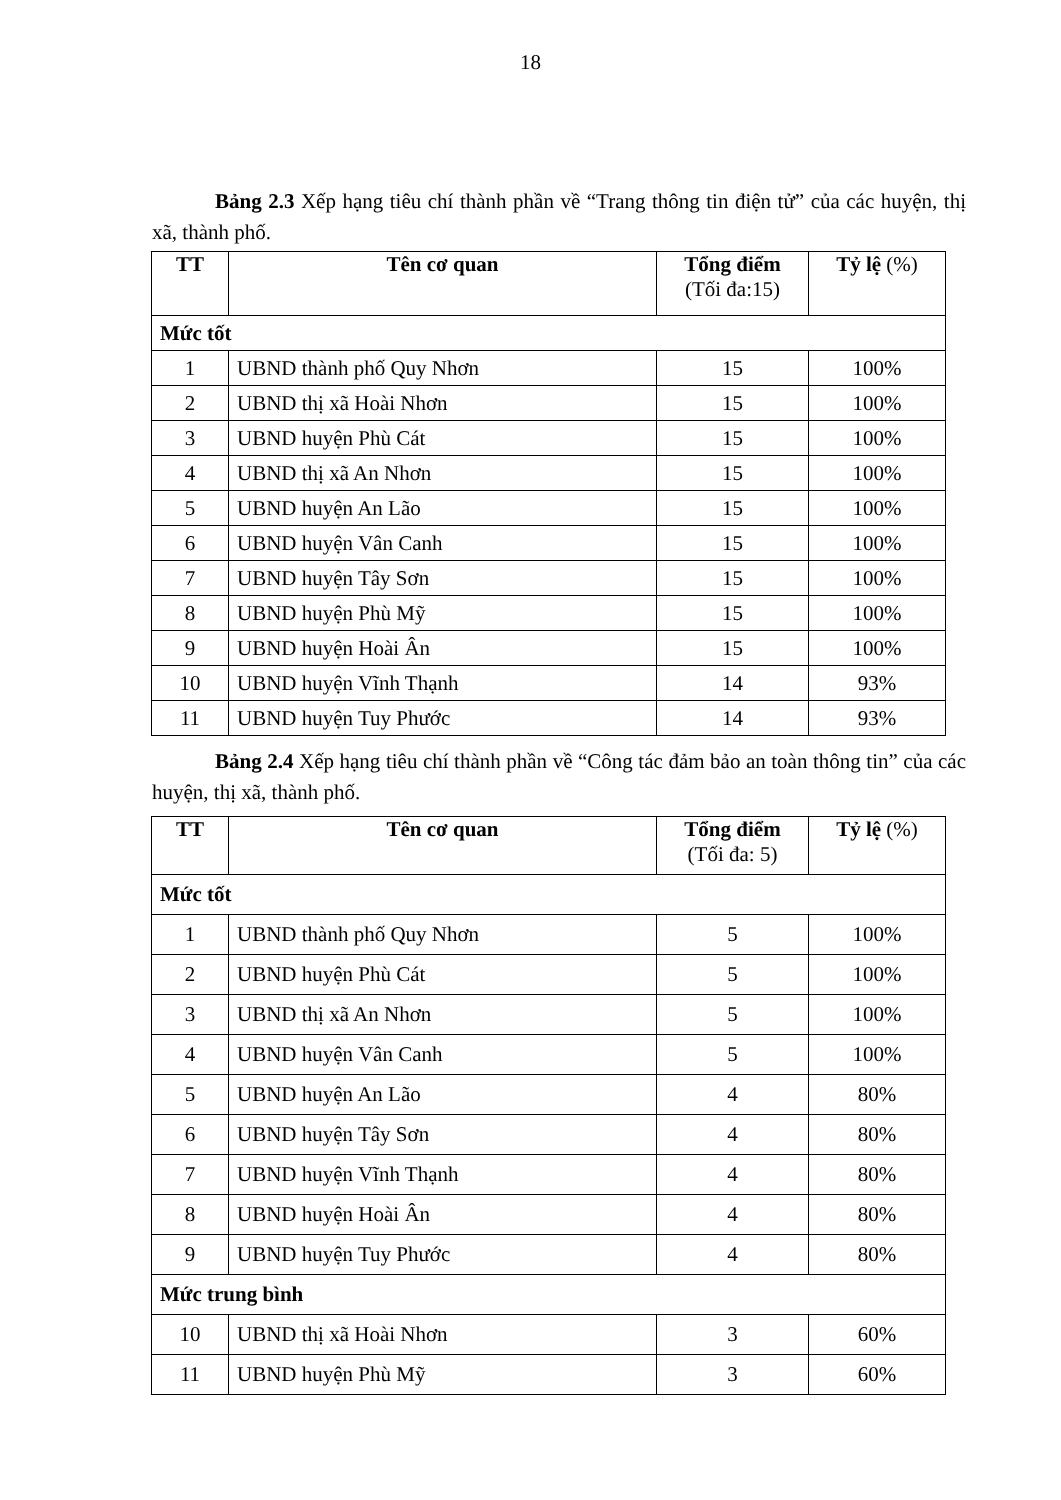18
Bảng 2.3 Xếp hạng tiêu chí thành phần về “Trang thông tin điện tử” của các huyện, thị xã, thành phố.
| TT | Tên cơ quan | Tổng điểm (Tối đa:15) | Tỷ lệ (%) |
| --- | --- | --- | --- |
| Mức tốt | | | |
| 1 | UBND thành phố Quy Nhơn | 15 | 100% |
| 2 | UBND thị xã Hoài Nhơn | 15 | 100% |
| 3 | UBND huyện Phù Cát | 15 | 100% |
| 4 | UBND thị xã An Nhơn | 15 | 100% |
| 5 | UBND huyện An Lão | 15 | 100% |
| 6 | UBND huyện Vân Canh | 15 | 100% |
| 7 | UBND huyện Tây Sơn | 15 | 100% |
| 8 | UBND huyện Phù Mỹ | 15 | 100% |
| 9 | UBND huyện Hoài Ân | 15 | 100% |
| 10 | UBND huyện Vĩnh Thạnh | 14 | 93% |
| 11 | UBND huyện Tuy Phước | 14 | 93% |
Bảng 2.4 Xếp hạng tiêu chí thành phần về “Công tác đảm bảo an toàn thông tin” của các huyện, thị xã, thành phố.
| TT | Tên cơ quan | Tổng điểm (Tối đa: 5) | Tỷ lệ (%) |
| --- | --- | --- | --- |
| Mức tốt | | | |
| 1 | UBND thành phố Quy Nhơn | 5 | 100% |
| 2 | UBND huyện Phù Cát | 5 | 100% |
| 3 | UBND thị xã An Nhơn | 5 | 100% |
| 4 | UBND huyện Vân Canh | 5 | 100% |
| 5 | UBND huyện An Lão | 4 | 80% |
| 6 | UBND huyện Tây Sơn | 4 | 80% |
| 7 | UBND huyện Vĩnh Thạnh | 4 | 80% |
| 8 | UBND huyện Hoài Ân | 4 | 80% |
| 9 | UBND huyện Tuy Phước | 4 | 80% |
| Mức trung bình | | | |
| 10 | UBND thị xã Hoài Nhơn | 3 | 60% |
| 11 | UBND huyện Phù Mỹ | 3 | 60% |